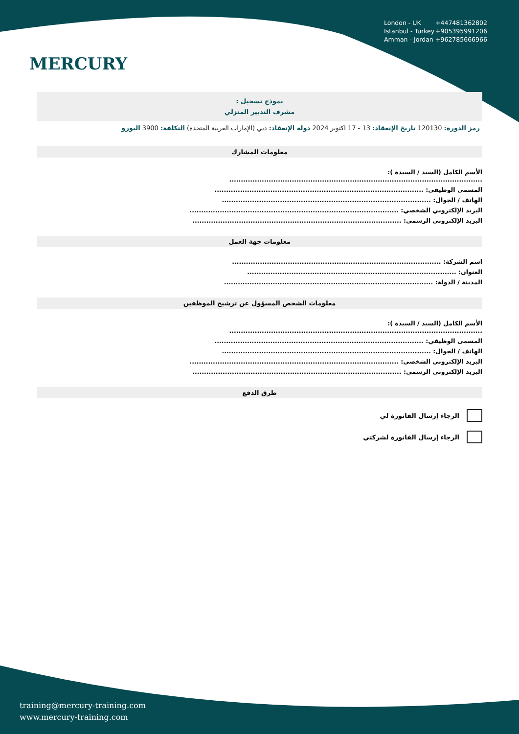MERCURY
London - UK +447481362802
Istanbul - Turkey +905395991206
Amman - Jordan +962785666966
نموذج تسجيل :
مشرف التدبير المنزلي
رمز الدورة: 120130 تاريخ الإنعقاد: 13 - 17 اكتوبر 2024 دولة الإنعقاد: دبي (الإمارات العربية المتحدة) التكلفة: 3900 اليورو
معلومات المشارك
الأسم الكامل (السيد / السيدة ):
.............................................................................................................
المسمى الوظيفي: ..........................................................................................
الهاتف / الجوال: ..........................................................................................
البريد الإلكتروني الشخصي: ..........................................................................................
البريد الإلكتروني الرسمي: ..........................................................................................
معلومات جهة العمل
اسم الشركة: ..........................................................................................
العنوان: ..........................................................................................
المدينة / الدولة: ..........................................................................................
معلومات الشخص المسؤول عن ترشيح الموظفين
الأسم الكامل (السيد / السيدة ):
.............................................................................................................
المسمى الوظيفي: ..........................................................................................
الهاتف / الجوال: ..........................................................................................
البريد الإلكتروني الشخصي: ..........................................................................................
البريد الإلكتروني الرسمي: ..........................................................................................
طرق الدفع
الرجاء إرسال الفاتورة لي
الرجاء إرسال الفاتورة لشركتي
training@mercury-training.com
www.mercury-training.com